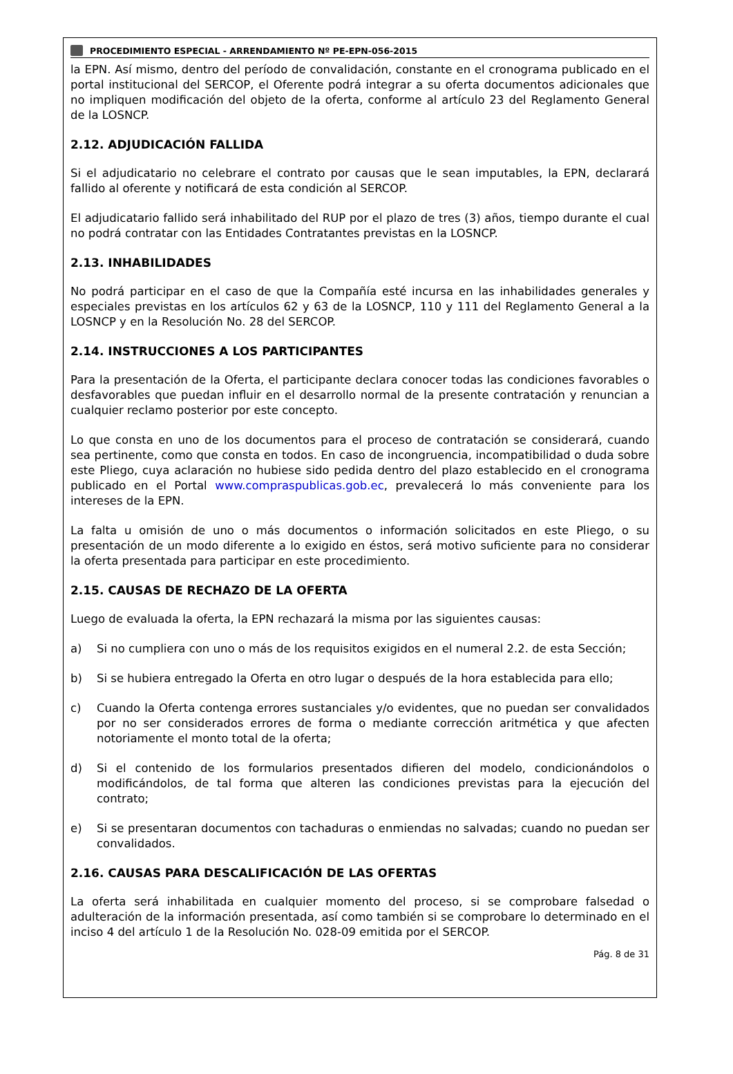PROCEDIMIENTO ESPECIAL - ARRENDAMIENTO Nº PE-EPN-056-2015
la EPN. Así mismo, dentro del período de convalidación, constante en el cronograma publicado en el portal institucional del SERCOP, el Oferente podrá integrar a su oferta documentos adicionales que no impliquen modificación del objeto de la oferta, conforme al artículo 23 del Reglamento General de la LOSNCP.
2.12. ADJUDICACIÓN FALLIDA
Si el adjudicatario no celebrare el contrato por causas que le sean imputables, la EPN, declarará fallido al oferente y notificará de esta condición al SERCOP.
El adjudicatario fallido será inhabilitado del RUP por el plazo de tres (3) años, tiempo durante el cual no podrá contratar con las Entidades Contratantes previstas en la LOSNCP.
2.13. INHABILIDADES
No podrá participar en el caso de que la Compañía esté incursa en las inhabilidades generales y especiales previstas en los artículos 62 y 63 de la LOSNCP, 110 y 111 del Reglamento General a la LOSNCP y en la Resolución No. 28 del SERCOP.
2.14. INSTRUCCIONES A LOS PARTICIPANTES
Para la presentación de la Oferta, el participante declara conocer todas las condiciones favorables o desfavorables que puedan influir en el desarrollo normal de la presente contratación y renuncian a cualquier reclamo posterior por este concepto.
Lo que consta en uno de los documentos para el proceso de contratación se considerará, cuando sea pertinente, como que consta en todos. En caso de incongruencia, incompatibilidad o duda sobre este Pliego, cuya aclaración no hubiese sido pedida dentro del plazo establecido en el cronograma publicado en el Portal www.compraspublicas.gob.ec, prevalecerá lo más conveniente para los intereses de la EPN.
La falta u omisión de uno o más documentos o información solicitados en este Pliego, o su presentación de un modo diferente a lo exigido en éstos, será motivo suficiente para no considerar la oferta presentada para participar en este procedimiento.
2.15. CAUSAS DE RECHAZO DE LA OFERTA
Luego de evaluada la oferta, la EPN rechazará la misma por las siguientes causas:
a) Si no cumpliera con uno o más de los requisitos exigidos en el numeral 2.2. de esta Sección;
b) Si se hubiera entregado la Oferta en otro lugar o después de la hora establecida para ello;
c) Cuando la Oferta contenga errores sustanciales y/o evidentes, que no puedan ser convalidados por no ser considerados errores de forma o mediante corrección aritmética y que afecten notoriamente el monto total de la oferta;
d) Si el contenido de los formularios presentados difieren del modelo, condicionándolos o modificándolos, de tal forma que alteren las condiciones previstas para la ejecución del contrato;
e) Si se presentaran documentos con tachaduras o enmiendas no salvadas; cuando no puedan ser convalidados.
2.16. CAUSAS PARA DESCALIFICACIÓN DE LAS OFERTAS
La oferta será inhabilitada en cualquier momento del proceso, si se comprobare falsedad o adulteración de la información presentada, así como también si se comprobare lo determinado en el inciso 4 del artículo 1 de la Resolución No. 028-09 emitida por el SERCOP.
Pág. 8 de 31